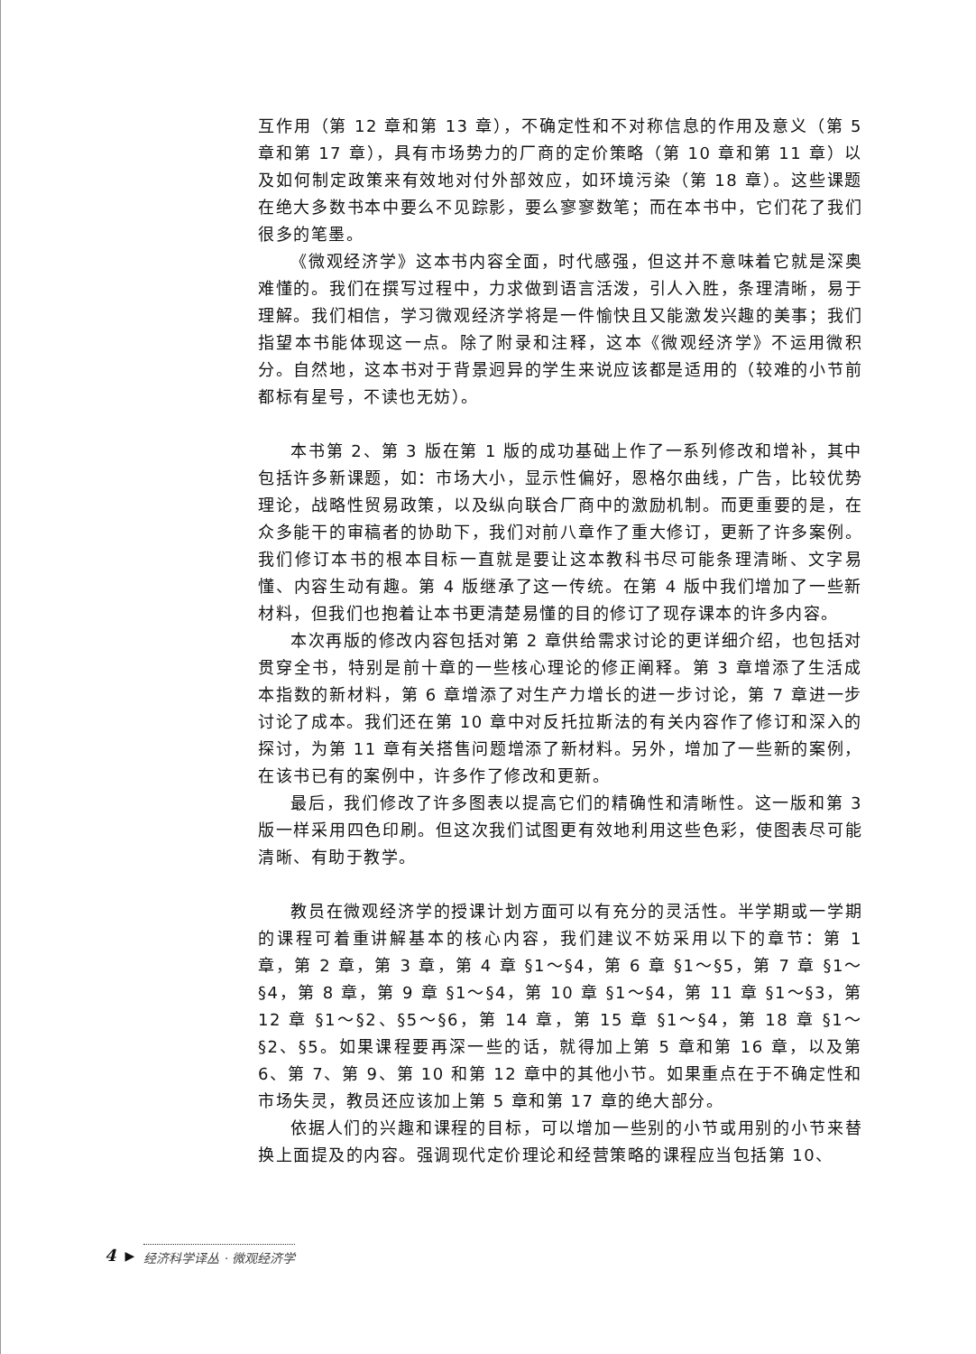互作用（第 12 章和第 13 章），不确定性和不对称信息的作用及意义（第 5 章和第 17 章），具有市场势力的厂商的定价策略（第 10 章和第 11 章）以及如何制定政策来有效地对付外部效应，如环境污染（第 18 章）。这些课题在绝大多数书本中要么不见踪影，要么寥寥数笔；而在本书中，它们花了我们很多的笔墨。
《微观经济学》这本书内容全面，时代感强，但这并不意味着它就是深奥难懂的。我们在撰写过程中，力求做到语言活泼，引人入胜，条理清晰，易于理解。我们相信，学习微观经济学将是一件愉快且又能激发兴趣的美事；我们指望本书能体现这一点。除了附录和注释，这本《微观经济学》不运用微积分。自然地，这本书对于背景迥异的学生来说应该都是适用的（较难的小节前都标有星号，不读也无妨）。
本书第 2、第 3 版在第 1 版的成功基础上作了一系列修改和增补，其中包括许多新课题，如：市场大小，显示性偏好，恩格尔曲线，广告，比较优势理论，战略性贸易政策，以及纵向联合厂商中的激励机制。而更重要的是，在众多能干的审稿者的协助下，我们对前八章作了重大修订，更新了许多案例。我们修订本书的根本目标一直就是要让这本教科书尽可能条理清晰、文字易懂、内容生动有趣。第 4 版继承了这一传统。在第 4 版中我们增加了一些新材料，但我们也抱着让本书更清楚易懂的目的修订了现存课本的许多内容。
本次再版的修改内容包括对第 2 章供给需求讨论的更详细介绍，也包括对贯穿全书，特别是前十章的一些核心理论的修正阐释。第 3 章增添了生活成本指数的新材料，第 6 章增添了对生产力增长的进一步讨论，第 7 章进一步讨论了成本。我们还在第 10 章中对反托拉斯法的有关内容作了修订和深入的探讨，为第 11 章有关搭售问题增添了新材料。另外，增加了一些新的案例，在该书已有的案例中，许多作了修改和更新。
最后，我们修改了许多图表以提高它们的精确性和清晰性。这一版和第 3 版一样采用四色印刷。但这次我们试图更有效地利用这些色彩，使图表尽可能清晰、有助于教学。
教员在微观经济学的授课计划方面可以有充分的灵活性。半学期或一学期的课程可着重讲解基本的核心内容，我们建议不妨采用以下的章节：第 1 章，第 2 章，第 3 章，第 4 章 §1～§4，第 6 章 §1～§5，第 7 章 §1～§4，第 8 章，第 9 章 §1～§4，第 10 章 §1～§4，第 11 章 §1～§3，第 12 章 §1～§2、§5～§6，第 14 章，第 15 章 §1～§4，第 18 章 §1～§2、§5。如果课程要再深一些的话，就得加上第 5 章和第 16 章，以及第 6、第 7、第 9、第 10 和第 12 章中的其他小节。如果重点在于不确定性和市场失灵，教员还应该加上第 5 章和第 17 章的绝大部分。
依据人们的兴趣和课程的目标，可以增加一些别的小节或用别的小节来替换上面提及的内容。强调现代定价理论和经营策略的课程应当包括第 10、
4 ▶ 经济科学译丛 · 微观经济学